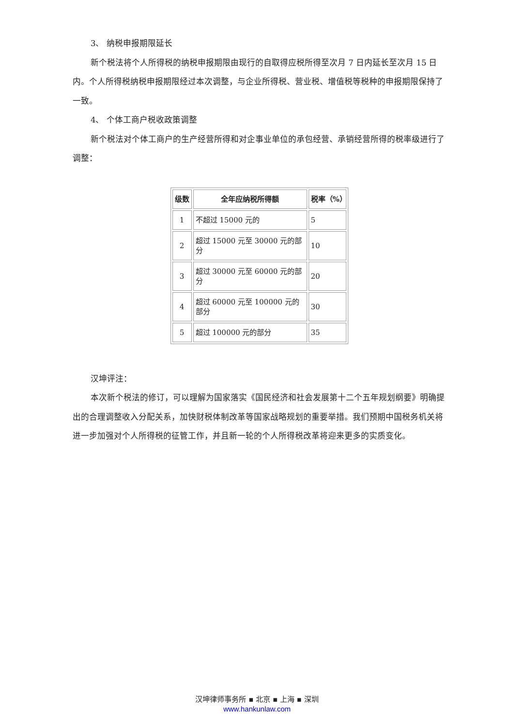3、 纳税申报期限延长
新个税法将个人所得税的纳税申报期限由现行的自取得应税所得至次月 7 日内延长至次月 15 日内。个人所得税纳税申报期限经过本次调整，与企业所得税、营业税、增值税等税种的申报期限保持了一致。
4、 个体工商户税收政策调整
新个税法对个体工商户的生产经营所得和对企事业单位的承包经营、承销经营所得的税率级进行了调整：
| 级数 | 全年应纳税所得额 | 税率（%） |
| --- | --- | --- |
| 1 | 不超过 15000 元的 | 5 |
| 2 | 超过 15000 元至 30000 元的部分 | 10 |
| 3 | 超过 30000 元至 60000 元的部分 | 20 |
| 4 | 超过 60000 元至 100000 元的部分 | 30 |
| 5 | 超过 100000 元的部分 | 35 |
汉坤评注：
本次新个税法的修订，可以理解为国家落实《国民经济和社会发展第十二个五年规划纲要》明确提出的合理调整收入分配关系，加快财税体制改革等国家战略规划的重要举措。我们预期中国税务机关将进一步加强对个人所得税的征管工作，并且新一轮的个人所得税改革将迎来更多的实质变化。
汉坤律师事务所 ▪ 北京 ▪ 上海 ▪ 深圳
www.hankunlaw.com